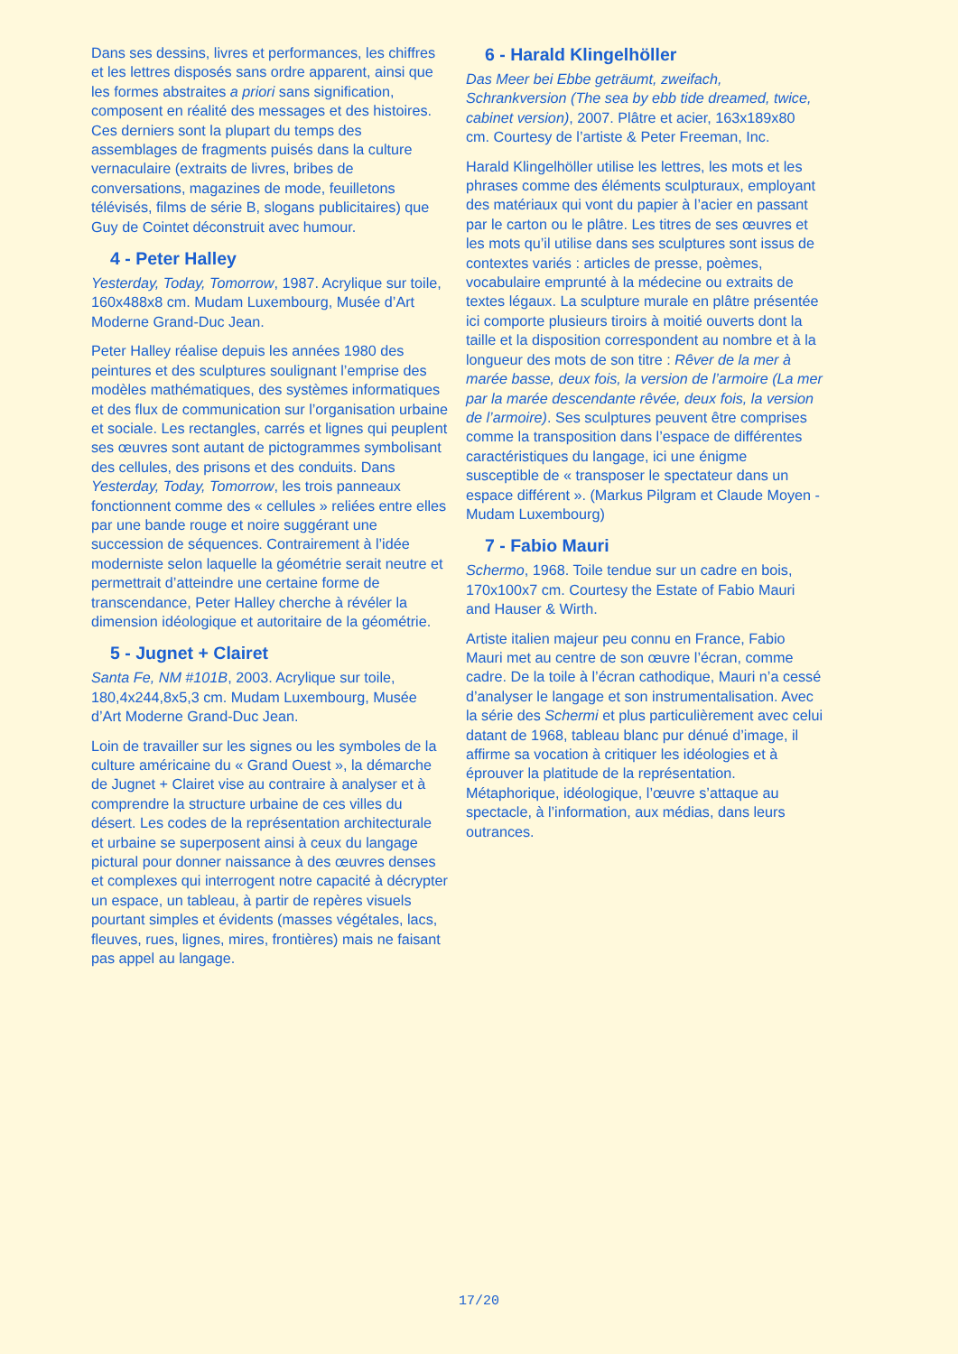Dans ses dessins, livres et performances, les chiffres et les lettres disposés sans ordre apparent, ainsi que les formes abstraites a priori sans signification, composent en réalité des messages et des histoires. Ces derniers sont la plupart du temps des assemblages de fragments puisés dans la culture vernaculaire (extraits de livres, bribes de conversations, magazines de mode, feuilletons télévisés, films de série B, slogans publicitaires) que Guy de Cointet déconstruit avec humour.
4 - Peter Halley
Yesterday, Today, Tomorrow, 1987. Acrylique sur toile, 160x488x8 cm. Mudam Luxembourg, Musée d’Art Moderne Grand-Duc Jean.
Peter Halley réalise depuis les années 1980 des peintures et des sculptures soulignant l’emprise des modèles mathématiques, des systèmes informatiques et des flux de communication sur l’organisation urbaine et sociale. Les rectangles, carrés et lignes qui peuplent ses œuvres sont autant de pictogrammes symbolisant des cellules, des prisons et des conduits. Dans Yesterday, Today, Tomorrow, les trois panneaux fonctionnent comme des « cellules » reliées entre elles par une bande rouge et noire suggérant une succession de séquences. Contrairement à l’idée moderniste selon laquelle la géométrie serait neutre et permettrait d’atteindre une certaine forme de transcendance, Peter Halley cherche à révéler la dimension idéologique et autoritaire de la géométrie.
5 - Jugnet + Clairet
Santa Fe, NM #101B, 2003. Acrylique sur toile, 180,4x244,8x5,3 cm. Mudam Luxembourg, Musée d’Art Moderne Grand-Duc Jean.
Loin de travailler sur les signes ou les symboles de la culture américaine du « Grand Ouest », la démarche de Jugnet + Clairet vise au contraire à analyser et à comprendre la structure urbaine de ces villes du désert. Les codes de la représentation architecturale et urbaine se superposent ainsi à ceux du langage pictural pour donner naissance à des œuvres denses et complexes qui interrogent notre capacité à décrypter un espace, un tableau, à partir de repères visuels pourtant simples et évidents (masses végétales, lacs, fleuves, rues, lignes, mires, frontières) mais ne faisant pas appel au langage.
6 - Harald Klingelhöller
Das Meer bei Ebbe geträumt, zweifach, Schrankversion (The sea by ebb tide dreamed, twice, cabinet version), 2007. Plâtre et acier, 163x189x80 cm. Courtesy de l’artiste & Peter Freeman, Inc.
Harald Klingelhöller utilise les lettres, les mots et les phrases comme des éléments sculpturaux, employant des matériaux qui vont du papier à l’acier en passant par le carton ou le plâtre. Les titres de ses œuvres et les mots qu’il utilise dans ses sculptures sont issus de contextes variés : articles de presse, poèmes, vocabulaire emprunté à la médecine ou extraits de textes légaux. La sculpture murale en plâtre présentée ici comporte plusieurs tiroirs à moitié ouverts dont la taille et la disposition correspondent au nombre et à la longueur des mots de son titre : Rêver de la mer à marée basse, deux fois, la version de l’armoire (La mer par la marée descendante rêvée, deux fois, la version de l’armoire). Ses sculptures peuvent être comprises comme la transposition dans l’espace de différentes caractéristiques du langage, ici une énigme susceptible de « transposer le spectateur dans un espace différent ». (Markus Pilgram et Claude Moyen - Mudam Luxembourg)
7 - Fabio Mauri
Schermo, 1968. Toile tendue sur un cadre en bois, 170x100x7 cm. Courtesy the Estate of Fabio Mauri and Hauser & Wirth.
Artiste italien majeur peu connu en France, Fabio Mauri met au centre de son œuvre l’écran, comme cadre. De la toile à l’écran cathodique, Mauri n’a cessé d’analyser le langage et son instrumentalisation. Avec la série des Schermi et plus particulièrement avec celui datant de 1968, tableau blanc pur dénué d’image, il affirme sa vocation à critiquer les idéologies et à éprouver la platitude de la représentation. Métaphorique, idéologique, l’œuvre s’attaque au spectacle, à l’information, aux médias, dans leurs outrances.
17/20